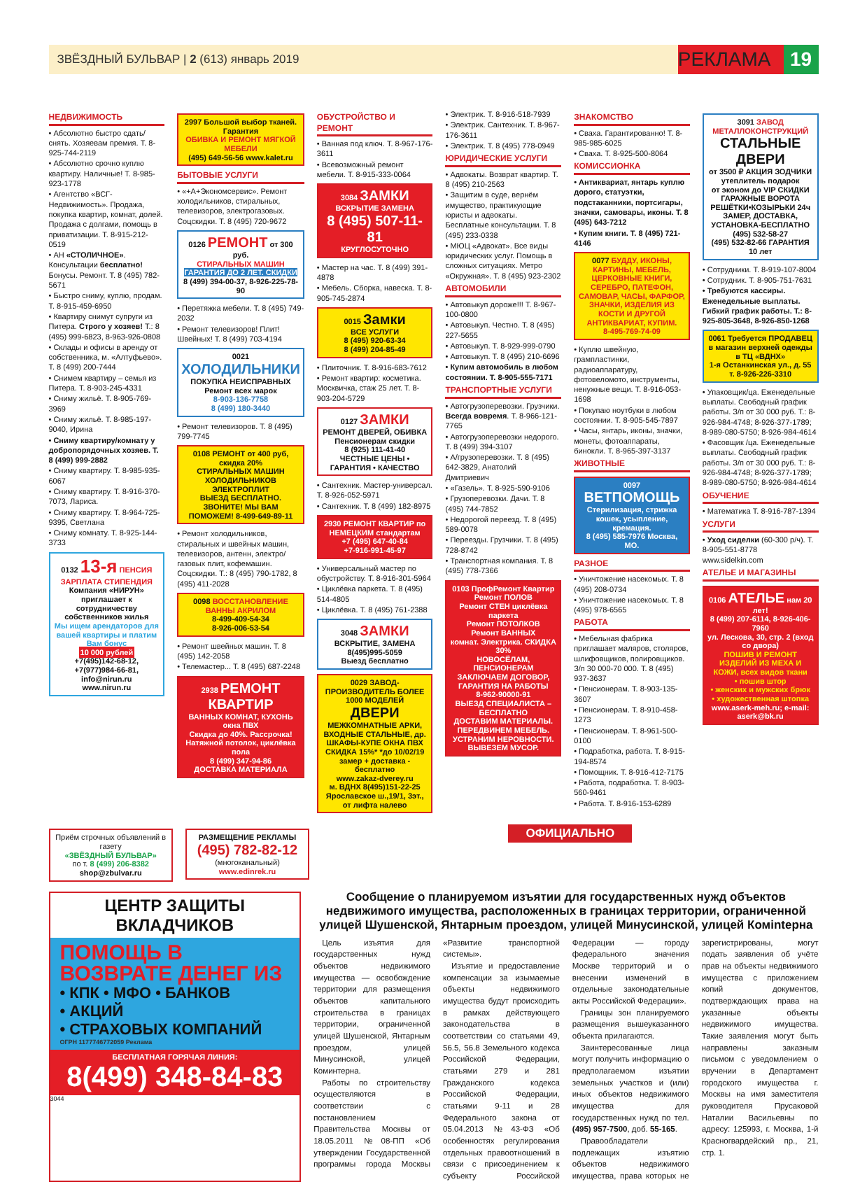ЗВЁЗДНЫЙ БУЛЬВАР | 2 (613) январь 2019
РЕКЛАМА 19
НЕДВИЖИМОСТЬ
• Абсолютно быстро сдать/снять. Хозяевам премия. Т. 8-925-744-2119
• Абсолютно срочно куплю квартиру. Наличные! Т. 8-985-923-1778
• Агентство «ВСГ-Недвижимость». Продажа, покупка квартир, комнат, долей. Продажа с долгами, помощь в приватизации. Т. 8-915-212-0519
• АН «СТОЛИЧНОЕ». Консультации бесплатно! Бонусы. Ремонт. Т. 8 (495) 782-5671
• Быстро сниму, куплю, продам. Т. 8-915-459-6950
• Квартиру снимут супруги из Питера. Строго у хозяев! Т.: 8 (495) 999-6823, 8-963-926-0808
• Склады и офисы в аренду от собственника, м. «Алтуфьево». Т. 8 (499) 200-7444
• Снимем квартиру – семья из Питера. Т. 8-903-245-4331
• Сниму жильё. Т. 8-905-769-3969
• Сниму жильё. Т. 8-985-197-9040, Ирина
• Сниму квартиру/комнату у добропорядочных хозяев. Т. 8 (499) 999-2882
• Сниму квартиру. Т. 8-985-935-6067
• Сниму квартиру. Т. 8-916-370-7073, Лариса.
• Сниму квартиру. Т. 8-964-725-9395, Светлана
• Сниму комнату. Т. 8-925-144-3733
0132 13-я ПЕНСИЯ ЗАРПЛАТА СТИПЕНДИЯ
Компания «НИРУН» приглашает к сотрудничеству собственников жилья
Мы ищем арендаторов для вашей квартиры и платим Вам бонус
10 000 рублей
+7(495)142-68-12,
+7(977)984-66-81,
info@nirun.ru
www.nirun.ru
2997 Большой выбор тканей. Гарантия
ОБИВКА И РЕМОНТ МЯГКОЙ МЕБЕЛИ
(495) 649-56-56 www.kalet.ru
БЫТОВЫЕ УСЛУГИ
• «+А+Экономсервис». Ремонт холодильников, стиральных, телевизоров, электрогазовых. Соцскидки. Т. 8 (495) 720-9672
0126 РЕМОНТ от 300 руб.
СТИРАЛЬНЫХ МАШИН
ГАРАНТИЯ ДО 2 ЛЕТ. СКИДКИ
8 (499) 394-00-37, 8-926-225-78-90
• Перетяжка мебели. Т. 8 (495) 749-2032
• Ремонт телевизоров! Плит! Швейных! Т. 8 (499) 703-4194
0021 ХОЛОДИЛЬНИКИ ПОКУПКА НЕИСПРАВНЫХ
Ремонт всех марок
8-903-136-7758
8 (499) 180-3440
• Ремонт телевизоров. Т. 8 (495) 799-7745
0108 РЕМОНТ от 400 руб, скидка 20%
СТИРАЛЬНЫХ МАШИН ХОЛОДИЛЬНИКОВ ЭЛЕКТРОПЛИТ
ВЫЕЗД БЕСПЛАТНО. ЗВОНИТЕ! МЫ ВАМ ПОМОЖЕМ! 8-499-649-89-11
• Ремонт холодильников, стиральных и швейных машин, телевизоров, антенн, электро/газовых плит, кофемашин. Соцскидки. Т.: 8 (495) 790-1782, 8 (495) 411-2028
0098 ВОССТАНОВЛЕНИЕ ВАННЫ АКРИЛОМ
8-499-409-54-34
8-926-006-53-54
• Ремонт швейных машин. Т. 8 (495) 142-2058
• Телемастер... Т. 8 (495) 687-2248
2938 РЕМОНТ КВАРТИР
ВАННЫХ КОМНАТ, КУХОНЬ окна ПВХ
Скидка до 40%. Рассрочка!
Натяжной потолок, циклёвка пола
8 (499) 347-94-86
ДОСТАВКА МАТЕРИАЛА
ОБУСТРОЙСТВО И РЕМОНТ
• Ванная под ключ. Т. 8-967-176-3611
• Всевозможный ремонт мебели. Т. 8-915-333-0064
3084 ЗАМКИ ВСКРЫТИЕ ЗАМЕНА
8 (495) 507-11-81
КРУГЛОСУТОЧНО
• Мастер на час. Т. 8 (499) 391-4878
• Мебель. Сборка, навеска. Т. 8-905-745-2874
0015 Замки
ВСЕ УСЛУГИ
8 (495) 920-63-34
8 (499) 204-85-49
• Плиточник. Т. 8-916-683-7612
• Ремонт квартир: косметика. Москвичка, стаж 25 лет. Т. 8-903-204-5729
0127 ЗАМКИ
РЕМОНТ ДВЕРЕЙ, ОБИВКА
Пенсионерам скидки
8 (925) 111-41-40
ЧЕСТНЫЕ ЦЕНЫ • ГАРАНТИЯ • КАЧЕСТВО
• Сантехник. Мастер-универсал. Т. 8-926-052-5971
• Сантехник. Т. 8 (499) 182-8975
2930 РЕМОНТ КВАРТИР по НЕМЕЦКИМ стандартам
+7 (495) 647-40-84
+7-916-991-45-97
• Универсальный мастер по обустройству. Т. 8-916-301-5964
• Циклёвка паркета. Т. 8 (495) 514-4805
• Циклёвка. Т. 8 (495) 761-2388
3048 ЗАМКИ
ВСКРЫТИЕ, ЗАМЕНА
8(495)995-5059
Выезд бесплатно
0029 ЗАВОД-ПРОИЗВОДИТЕЛЬ БОЛЕЕ 1000 МОДЕЛЕЙ
ДВЕРИ
МЕЖКОМНАТНЫЕ АРКИ, ВХОДНЫЕ СТАЛЬНЫЕ, др. ШКАФЫ-КУПЕ ОКНА ПВХ
СКИДКА 15%* *до 10/02/19
замер + доставка - бесплатно
www.zakaz-dverey.ru
м. ВДНХ 8(495)151-22-25
Ярославское ш.,19/1, 3эт., от лифта налево
• Электрик. Т. 8-916-518-7939
• Электрик. Сантехник. Т. 8-967-176-3611
• Электрик. Т. 8 (495) 778-0949
ЮРИДИЧЕСКИЕ УСЛУГИ
• Адвокаты. Возврат квартир. Т. 8 (495) 210-2563
• Защитим в суде, вернём имущество, практикующие юристы и адвокаты. Бесплатные консультации. Т. 8 (495) 233-0338
• МЮЦ «Адвокат». Все виды юридических услуг. Помощь в сложных ситуациях. Метро «Окружная». Т. 8 (495) 923-2302
АВТОМОБИЛИ
• Автовыкуп дороже!!! Т. 8-967-100-0800
• Автовыкуп. Честно. Т. 8 (495) 227-5655
• Автовыкуп. Т. 8-929-999-0790
• Автовыкуп. Т. 8 (495) 210-6696
• Купим автомобиль в любом состоянии. Т. 8-905-555-7171
ТРАНСПОРТНЫЕ УСЛУГИ
• Автогрузоперевозки. Грузчики. Всегда вовремя. Т. 8-966-121-7765
• Автогрузоперевозки недорого. Т. 8 (499) 394-3107
• А/грузоперевозки. Т. 8 (495) 642-3829, Анатолий Дмитриевич
• «Газель». Т. 8-925-590-9106
• Грузоперевозки. Дачи. Т. 8 (495) 744-7852
• Недорогой переезд. Т. 8 (495) 589-0078
• Переезды. Грузчики. Т. 8 (495) 728-8742
• Транспортная компания. Т. 8 (495) 778-7366
0103 ПрофРемонт Квартир
Ремонт ПОЛОВ
Ремонт СТЕН циклёвка паркета
Ремонт ПОТОЛКОВ
Ремонт ВАННЫХ
комнат. Электрика. СКИДКА 30%
НОВОСЁЛАМ, ПЕНСИОНЕРАМ
ЗАКЛЮЧАЕМ ДОГОВОР, ГАРАНТИЯ НА РАБОТЫ
8-962-90000-91
ВЫЕЗД СПЕЦИАЛИСТА – БЕСПЛАТНО
ДОСТАВИМ МАТЕРИАЛЫ. ПЕРЕДВИНЕМ МЕБЕЛЬ. УСТРАНИМ НЕРОВНОСТИ. ВЫВЕЗЕМ МУСОР.
ЗНАКОМСТВО
• Сваха. Гарантированно! Т. 8-985-985-6025
• Сваха. Т. 8-925-500-8064
КОМИССИОНКА
• Антиквариат, янтарь куплю дорого, статуэтки, подстаканники, портсигары, значки, самовары, иконы. Т. 8 (495) 643-7212
• Купим книги. Т. 8 (495) 721-4146
0077 БУДДУ, ИКОНЫ, КАРТИНЫ, МЕБЕЛЬ, ЦЕРКОВНЫЕ КНИГИ, СЕРЕБРО, ПАТЕФОН, САМОВАР, ЧАСЫ, ФАРФОР, ЗНАЧКИ, ИЗДЕЛИЯ ИЗ КОСТИ И ДРУГОЙ АНТИКВАРИАТ, КУПИМ.
8-495-769-74-09
• Куплю швейную, грампластинки, радиоаппаратуру, фотовеломото, инструменты, ненужные вещи. Т. 8-916-053-1698
• Покупаю ноутбуки в любом состоянии. Т. 8-905-545-7897
• Часы, янтарь, иконы, значки, монеты, фотоаппараты, бинокли. Т. 8-965-397-3137
ЖИВОТНЫЕ
0097 ВЕТПОМОЩЬ
Стерилизация, стрижка кошек, усыпление, кремация.
8 (495) 585-7976 Москва, МО.
РАЗНОЕ
• Уничтожение насекомых. Т. 8 (495) 208-0734
• Уничтожение насекомых. Т. 8 (495) 978-6565
РАБОТА
• Мебельная фабрика приглашает маляров, столяров, шлифовщиков, полировщиков. З/п 30 000-70 000. Т. 8 (495) 937-3637
• Пенсионерам. Т. 8-903-135-3607
• Пенсионерам. Т. 8-910-458-1273
• Пенсионерам. Т. 8-961-500-0100
• Подработка, работа. Т. 8-915-194-8574
• Помощник. Т. 8-916-412-7175
• Работа, подработка. Т. 8-903-560-9461
• Работа. Т. 8-916-153-6289
3091 ЗАВОД МЕТАЛЛОКОНСТРУКЦИЙ
СТАЛЬНЫЕ ДВЕРИ
от 3500 ₽ АКЦИЯ ЗОДЧИКИ утеплитель подарок
от эконом до VIP СКИДКИ
ГАРАЖНЫЕ ВОРОТА РЕШЁТКИ•КОЗЫРЬКИ 24ч
ЗАМЕР, ДОСТАВКА, УСТАНОВКА-БЕСПЛАТНО
(495) 532-58-27
(495) 532-82-66 ГАРАНТИЯ 10 лет
• Сотрудники. Т. 8-919-107-8004
• Сотрудник. Т. 8-905-751-7631
• Требуются кассиры. Еженедельные выплаты. Гибкий график работы. Т.: 8-925-805-3648, 8-926-850-1268
0061 Требуется ПРОДАВЕЦ
в магазин верхней одежды в ТЦ «ВДНХ»
1-я Останкинская ул., д. 55
т. 8-926-226-3310
• Упаковщик/ца. Еженедельные выплаты. Свободный график работы. З/п от 30 000 руб. Т.: 8-926-984-4748; 8-926-377-1789; 8-989-080-5750; 8-926-984-4614
• Фасовщик /ца. Еженедельные выплаты. Свободный график работы. З/п от 30 000 руб. Т.: 8-926-984-4748; 8-926-377-1789; 8-989-080-5750; 8-926-984-4614
ОБУЧЕНИЕ
• Математика Т. 8-916-787-1394
УСЛУГИ
• Уход сиделки (60-300 р/ч). Т. 8-905-551-8778 www.sidelkin.com
АТЕЛЬЕ И МАГАЗИНЫ
0106 АТЕЛЬЕ нам 20 лет!
8 (499) 207-6114, 8-926-406-7960
ул. Лескова, 30, стр. 2 (вход со двора)
ПОШИВ И РЕМОНТ ИЗДЕЛИЙ ИЗ МЕХА И КОЖИ, всех видов ткани
• пошив штор
• женских и мужских брюк
• художественная штопка
www.aserk-meh.ru; e-mail: aserk@bk.ru
Приём строчных объявлений в газету
«ЗВЁЗДНЫЙ БУЛЬВАР»
по т. 8 (499) 206-8382
shop@zbulvar.ru
РАЗМЕЩЕНИЕ РЕКЛАМЫ
(495) 782-82-12
(многоканальный)
www.edinrek.ru
ОФИЦИАЛЬНО
ЦЕНТР ЗАЩИТЫ ВКЛАДЧИКОВ
ПОМОЩЬ В ВОЗВРАТЕ ДЕНЕГ ИЗ
• КПК • МФО • БАНКОВ
• АКЦИЙ
• СТРАХОВЫХ КОМПАНИЙ
ОГРН 1177746772059 Реклама
БЕСПЛАТНАЯ ГОРЯЧАЯ ЛИНИЯ:
8(499) 348-84-83
3044
Сообщение о планируемом изъятии для государственных нужд объектов недвижимого имущества, расположенных в границах территории, ограниченной улицей Шушенской, Янтарным проездом, улицей Минусинской, улицей Комintерна
Цель изъятия для государственных нужд объектов недвижимого имущества — освобождение территории для размещения объектов капитального строительства в границах территории, ограниченной улицей Шушенской, Янтарным проездом, улицей Минусинской, улицей Коминтерна.
Работы по строительству осуществляются в соответствии с постановлением Правительства Москвы от 18.05.2011 №08-ПП «Об утверждении Государственной программы города Москвы «Развитие транспортной системы».
Изъятие и предоставление компенсации за изымаемые объекты недвижимого имущества будут происходить в рамках действующего законодательства в соответствии со статьями 49, 56.5, 56.8 Земельного кодекса Российской Федерации, статьями 279 и 281 Гражданского кодекса Российской Федерации, статьями 9-11 и 28 Федерального закона от 05.04.2013 №43-ФЗ «Об особенностях регулирования отдельных правоотношений в связи с присоединением к субъекту Российской Федерации — городу федерального значения Москве территорий и о внесении изменений в отдельные законодательные акты Российской Федерации».
Границы зон планируемого размещения вышеуказанного объекта прилагаются.
Заинтересованные лица могут получить информацию о предполагаемом изъятии земельных участков и (или) иных объектов недвижимого имущества для государственных нужд по тел. (495) 957-7500, доб. 55-165.
Правообладатели подлежащих изъятию объектов недвижимого имущества, права которых не зарегистрированы, могут подать заявления об учёте прав на объекты недвижимого имущества с приложением копий документов, подтверждающих права на указанные объекты недвижимого имущества. Такие заявления могут быть направлены заказным письмом с уведомлением о вручении в Департамент городского имущества г. Москвы на имя заместителя руководителя Прусаковой Наталии Васильевны по адресу: 125993, г. Москва, 1-й Красногвардейский пр., 21, стр. 1.